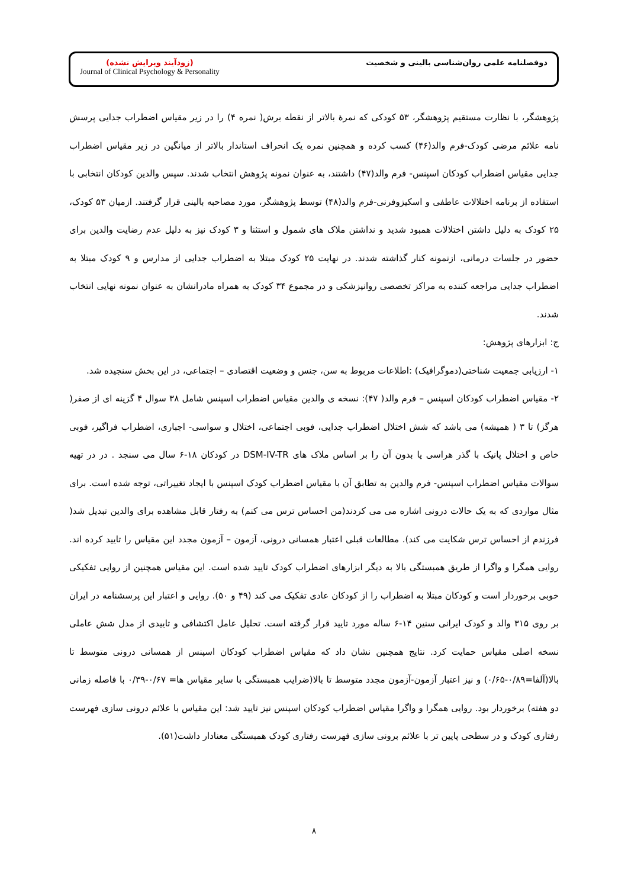(زودآیند ویرایش نشده)
Journal of Clinical Psychology & Personality
دوفصلنامه علمی روان‌شناسی بالینی و شخصیت
پژوهشگر، با نظارت مستقیم پژوهشگر، ۵۳ کودکی که نمرهٔ بالاتر از نقطه برش( نمره ۴) را در زیر مقیاس اضطراب جدایی پرسش نامه علائم مرضی کودک-فرم والد(۴۶) کسب کرده و همچنین نمره یک انحراف استاندار بالاتر از میانگین در زیر مقیاس اضطراب جدایی مقیاس اضطراب کودکان اسپنس- فرم والد(۴۷) داشتند، به عنوان نمونه پژوهش انتخاب شدند. سپس والدین کودکان انتخابی با استفاده از برنامه اختلالات عاطفی و اسکیزوفرنی-فرم والد(۴۸) توسط پژوهشگر، مورد مصاحبه بالینی قرار گرفتند. ازمیان ۵۳ کودک، ۲۵ کودک به دلیل داشتن اختلالات همبود شدید و نداشتن ملاک های شمول و استثنا و ۳ کودک نیز به دلیل عدم رضایت والدین برای حضور در جلسات درمانی، ازنمونه کنار گذاشته شدند. در نهایت ۲۵ کودک مبتلا به اضطراب جدایی از مدارس و ۹ کودک مبتلا به اضطراب جدایی مراجعه کننده به مراکز تخصصی روانپزشکی و در مجموع ۳۴ کودک به همراه مادرانشان به عنوان نمونه نهایی انتخاب شدند.
ج: ابزارهای پژوهش:
۱- ارزیابی جمعیت شناختی(دموگرافیک) :اطلاعات مربوط به سن، جنس و وضعیت اقتصادی – اجتماعی، در این بخش سنجیده شد.
۲- مقیاس اضطراب کودکان اسپنس – فرم والد( ۴۷): نسخه ی والدین مقیاس اضطراب اسپنس شامل ۳۸ سوال ۴ گزینه ای از صفر( هرگز) تا ۳ ( همیشه) می باشد که شش اختلال اضطراب جدایی، فوبی اجتماعی، اختلال و سواسی- اجباری، اضطراب فراگیر، فوبی خاص و اختلال پانیک با گذر هراسی یا بدون آن را بر اساس ملاک های DSM-IV-TR در کودکان ۱۸-۶ سال می سنجد . در در تهیه سوالات مقیاس اضطراب اسپنس- فرم والدین به تطابق آن با مقیاس اضطراب کودک اسپنس با ایجاد تغییراتی، توجه شده است. برای مثال مواردی که به یک حالات درونی اشاره می می کردند(من احساس ترس می کنم) به رفتار قابل مشاهده برای والدین تبدیل شد( فرزندم از احساس ترس شکایت می کند). مطالعات قبلی اعتبار همسانی درونی، آزمون – آزمون مجدد این مقیاس را تایید کرده اند. روایی همگرا و واگرا از طریق همبستگی بالا به دیگر ابزارهای اضطراب کودک تایید شده است. این مقیاس همچنین از روایی تفکیکی خوبی برخوردار است و کودکان مبتلا به اضطراب را از کودکان عادی تفکیک می کند (۴۹ و ۵۰). روایی و اعتبار این پرسشنامه در ایران بر روی ۳۱۵ والد و کودک ایرانی سنین ۱۴-۶ ساله مورد تایید قرار گرفته است. تحلیل عامل اکتشافی و تاییدی از مدل شش عاملی نسخه اصلی مقیاس حمایت کرد. نتایج همچنین نشان داد که مقیاس اضطراب کودکان اسپنس از همسانی درونی متوسط تا بالا(آلفا=۰/۸۹-۰/۶۵) و نیز اعتبار آزمون-آزمون مجدد متوسط تا بالا(ضرایب همبستگی با سایر مقیاس ها= ۰/۶۷-۰/۳۹ با فاصله زمانی دو هفته) برخوردار بود. روایی همگرا و واگرا مقیاس اضطراب کودکان اسپنس نیز تایید شد: این مقیاس با علائم درونی سازی فهرست رفتاری کودک و در سطحی پایین تر با علائم برونی سازی فهرست رفتاری کودک همبستگی معنادار داشت(۵۱).
۸